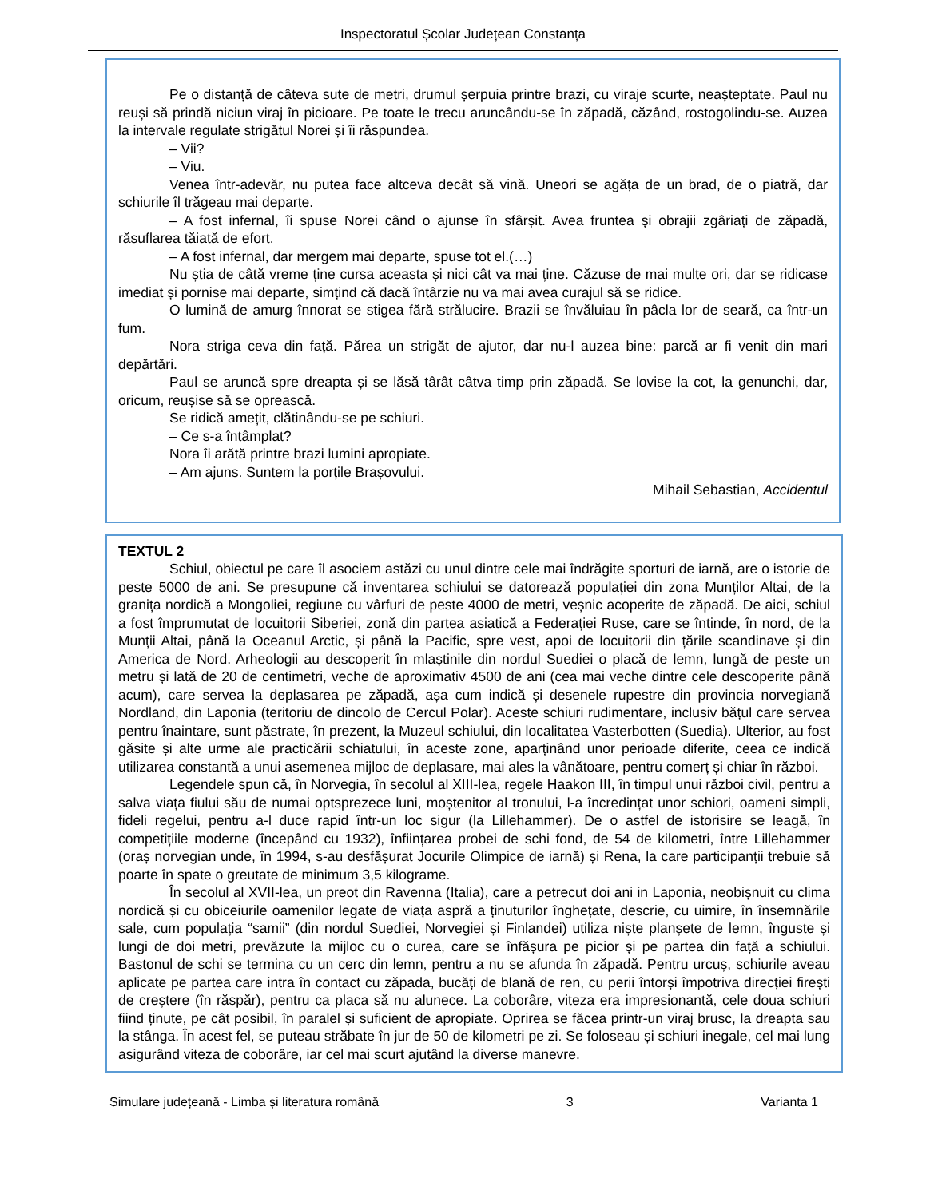Inspectoratul Școlar Județean Constanța
Pe o distanță de câteva sute de metri, drumul șerpuia printre brazi, cu viraje scurte, neașteptate. Paul nu reuși să prindă niciun viraj în picioare. Pe toate le trecu aruncându-se în zăpadă, căzând, rostogolindu-se. Auzea la intervale regulate strigătul Norei și îi răspundea.
– Vii?
– Viu.
Venea într-adevăr, nu putea face altceva decât să vină. Uneori se agăța de un brad, de o piatră, dar schiurile îl trăgeau mai departe.
– A fost infernal, îi spuse Norei când o ajunse în sfârșit. Avea fruntea și obrajii zgâriați de zăpadă, răsuflarea tăiată de efort.
– A fost infernal, dar mergem mai departe, spuse tot el.(…)
Nu știa de câtă vreme ține cursa aceasta și nici cât va mai ține. Căzuse de mai multe ori, dar se ridicase imediat și pornise mai departe, simțind că dacă întârzie nu va mai avea curajul să se ridice.
O lumină de amurg înnorat se stigea fără strălucire. Brazii se învăluiau în pâcla lor de seară, ca într-un fum.
Nora striga ceva din față. Părea un strigăt de ajutor, dar nu-l auzea bine: parcă ar fi venit din mari depărtări.
Paul se aruncă spre dreapta și se lăsă târât câtva timp prin zăpadă. Se lovise la cot, la genunchi, dar, oricum, reușise să se oprească.
Se ridică amețit, clătinându-se pe schiuri.
– Ce s-a întâmplat?
Nora îi arătă printre brazi lumini apropiate.
– Am ajuns. Suntem la porțile Brașovului.
Mihail Sebastian, Accidentul
TEXTUL 2
Schiul, obiectul pe care îl asociem astăzi cu unul dintre cele mai îndrăgite sporturi de iarnă, are o istorie de peste 5000 de ani. Se presupune că inventarea schiului se datorează populației din zona Munților Altai, de la granița nordică a Mongoliei, regiune cu vârfuri de peste 4000 de metri, veșnic acoperite de zăpadă. De aici, schiul a fost împrumutat de locuitorii Siberiei, zonă din partea asiatică a Federației Ruse, care se întinde, în nord, de la Munții Altai, până la Oceanul Arctic, și până la Pacific, spre vest, apoi de locuitorii din țările scandinave și din America de Nord. Arheologii au descoperit în mlaștinile din nordul Suediei o placă de lemn, lungă de peste un metru și lată de 20 de centimetri, veche de aproximativ 4500 de ani (cea mai veche dintre cele descoperite până acum), care servea la deplasarea pe zăpadă, așa cum indică și desenele rupestre din provincia norvegiană Nordland, din Laponia (teritoriu de dincolo de Cercul Polar). Aceste schiuri rudimentare, inclusiv bățul care servea pentru înaintare, sunt păstrate, în prezent, la Muzeul schiului, din localitatea Vasterbotten (Suedia). Ulterior, au fost găsite și alte urme ale practicării schiatului, în aceste zone, aparținând unor perioade diferite, ceea ce indică utilizarea constantă a unui asemenea mijloc de deplasare, mai ales la vânătoare, pentru comerț și chiar în război.
Legendele spun că, în Norvegia, în secolul al XIII-lea, regele Haakon III, în timpul unui război civil, pentru a salva viața fiului său de numai optsprezece luni, moștenitor al tronului, l-a încredințat unor schiori, oameni simpli, fideli regelui, pentru a-l duce rapid într-un loc sigur (la Lillehammer). De o astfel de istorisire se leagă, în competițiile moderne (începând cu 1932), înființarea probei de schi fond, de 54 de kilometri, între Lillehammer (oraș norvegian unde, în 1994, s-au desfășurat Jocurile Olimpice de iarnă) și Rena, la care participanții trebuie să poarte în spate o greutate de minimum 3,5 kilograme.
În secolul al XVII-lea, un preot din Ravenna (Italia), care a petrecut doi ani in Laponia, neobișnuit cu clima nordică și cu obiceiurile oamenilor legate de viața aspră a ținuturilor înghețate, descrie, cu uimire, în însemnările sale, cum populația “samii” (din nordul Suediei, Norvegiei și Finlandei) utiliza niște planșete de lemn, înguste și lungi de doi metri, prevăzute la mijloc cu o curea, care se înfășura pe picior și pe partea din față a schiului. Bastonul de schi se termina cu un cerc din lemn, pentru a nu se afunda în zăpadă. Pentru urcuș, schiurile aveau aplicate pe partea care intra în contact cu zăpada, bucăți de blană de ren, cu perii întorși împotriva direcției firești de creștere (în răspăr), pentru ca placa să nu alunece. La coborâre, viteza era impresionantă, cele doua schiuri fiind ținute, pe cât posibil, în paralel și suficient de apropiate. Oprirea se făcea printr-un viraj brusc, la dreapta sau la stânga. În acest fel, se puteau străbate în jur de 50 de kilometri pe zi. Se foloseau și schiuri inegale, cel mai lung asigurând viteza de coborâre, iar cel mai scurt ajutând la diverse manevre.
Simulare județeană - Limba și literatura română 3 Varianta 1